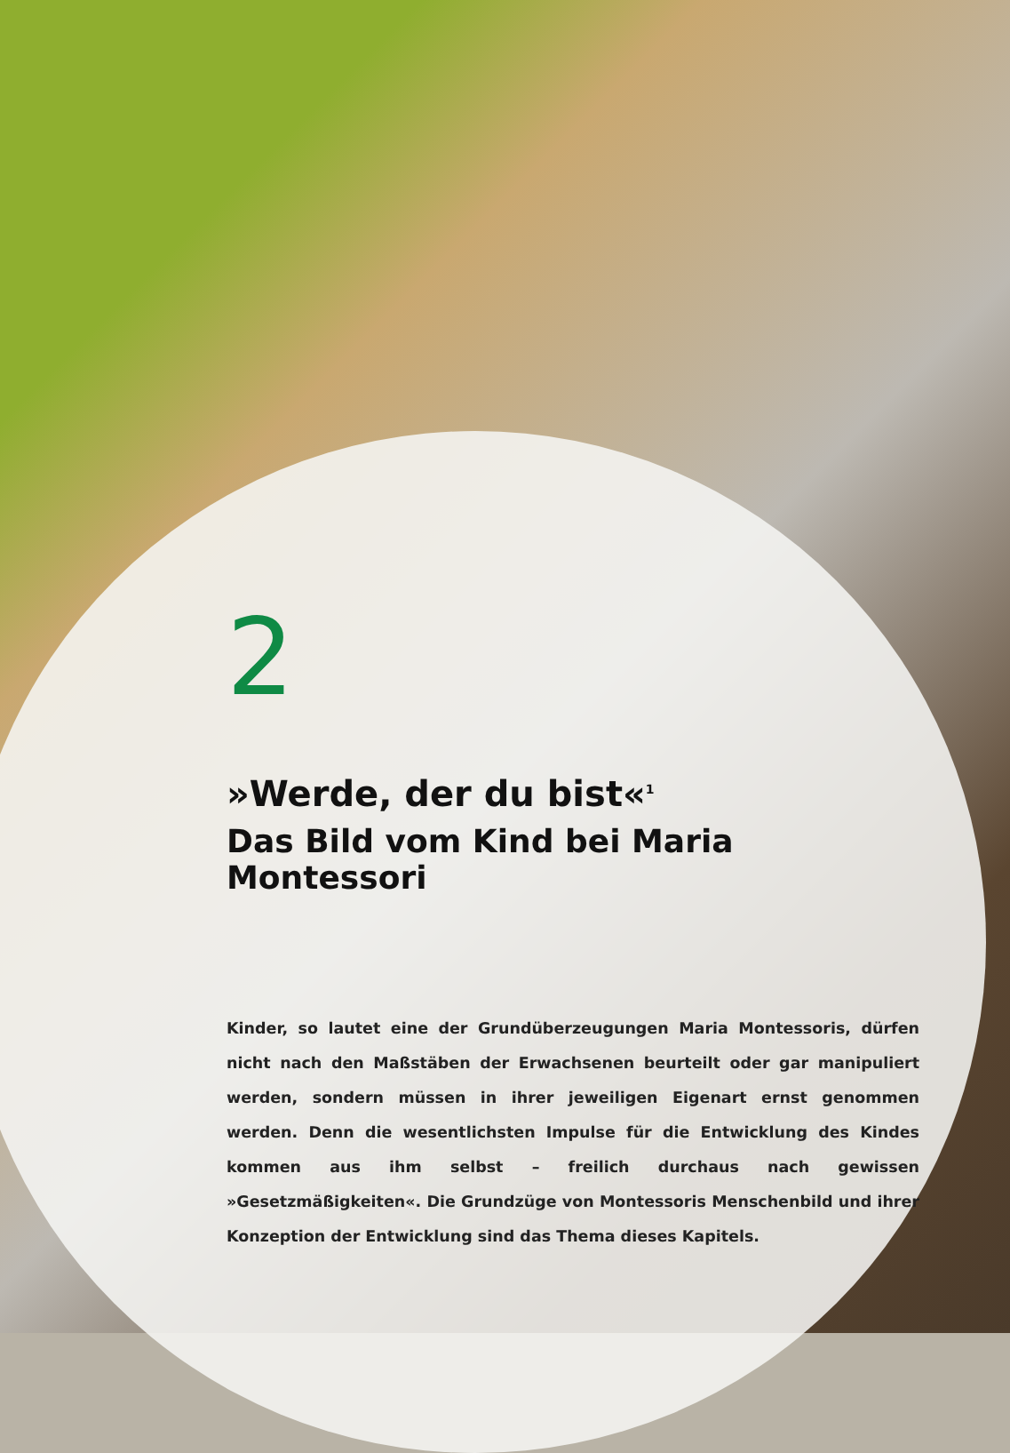2
»Werde, der du bist«<sup>1</sup>
Das Bild vom Kind bei Maria Montessori
Kinder, so lautet eine der Grundüberzeugungen Maria Montessoris, dürfen nicht nach den Maßstäben der Erwachsenen beurteilt oder gar manipuliert werden, sondern müssen in ihrer jeweiligen Eigenart ernst genommen werden. Denn die wesentlichsten Impulse für die Entwicklung des Kindes kommen aus ihm selbst – freilich durchaus nach gewissen »Gesetzmäßigkeiten«. Die Grundzüge von Montessoris Menschenbild und ihrer Konzeption der Entwicklung sind das Thema dieses Kapitels.